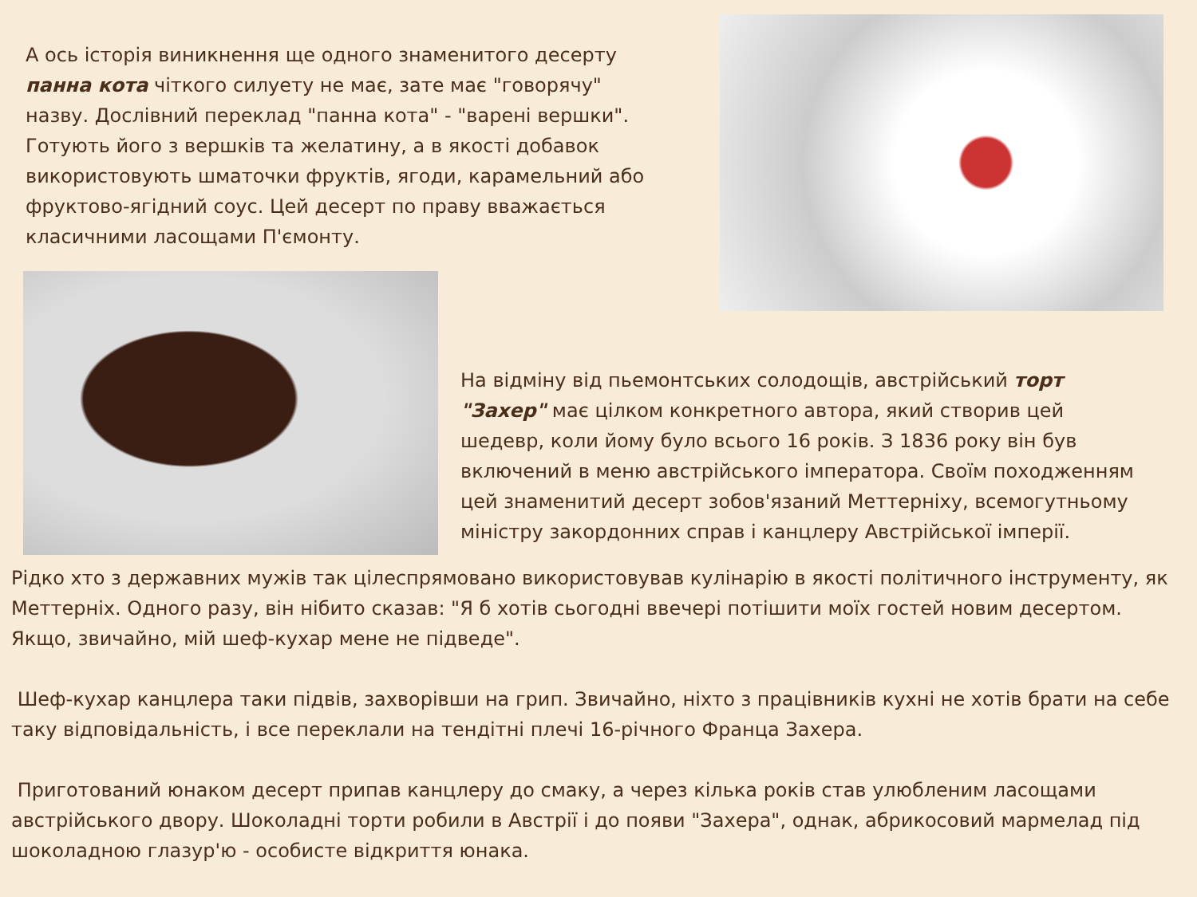А ось історія виникнення ще одного знаменитого десерту панна кота чіткого силуету не має, зате має "говорячу" назву. Дослівний переклад "панна кота" - "варені вершки". Готують його з вершків та желатину, а в якості добавок використовують шматочки фруктів, ягоди, карамельний або фруктово-ягідний соус. Цей десерт по праву вважається класичними ласощами П'ємонту.
На відміну від пьемонтських солодощів, австрійський торт "Захер" має цілком конкретного автора, який створив цей шедевр, коли йому було всього 16 років. З 1836 року він був включений в меню австрійського імператора. Своїм походженням цей знаменитий десерт зобов'язаний Меттерніху, всемогутньому міністру закордонних справ і канцлеру Австрійської імперії.
Рідко хто з державних мужів так цілеспрямовано використовував кулінарію в якості політичного інструменту, як Меттерніх. Одного разу, він нібито сказав: "Я б хотів сьогодні ввечері потішити моїх гостей новим десертом. Якщо, звичайно, мій шеф-кухар мене не підведе".
Шеф-кухар канцлера таки підвів, захворівши на грип. Звичайно, ніхто з працівників кухні не хотів брати на себе таку відповідальність, і все переклали на тендітні плечі 16-річного Франца Захера.
Приготований юнаком десерт припав канцлеру до смаку, а через кілька років став улюбленим ласощами австрійського двору. Шоколадні торти робили в Австрії і до появи "Захера", однак, абрикосовий мармелад під шоколадною глазур'ю - особисте відкриття юнака.